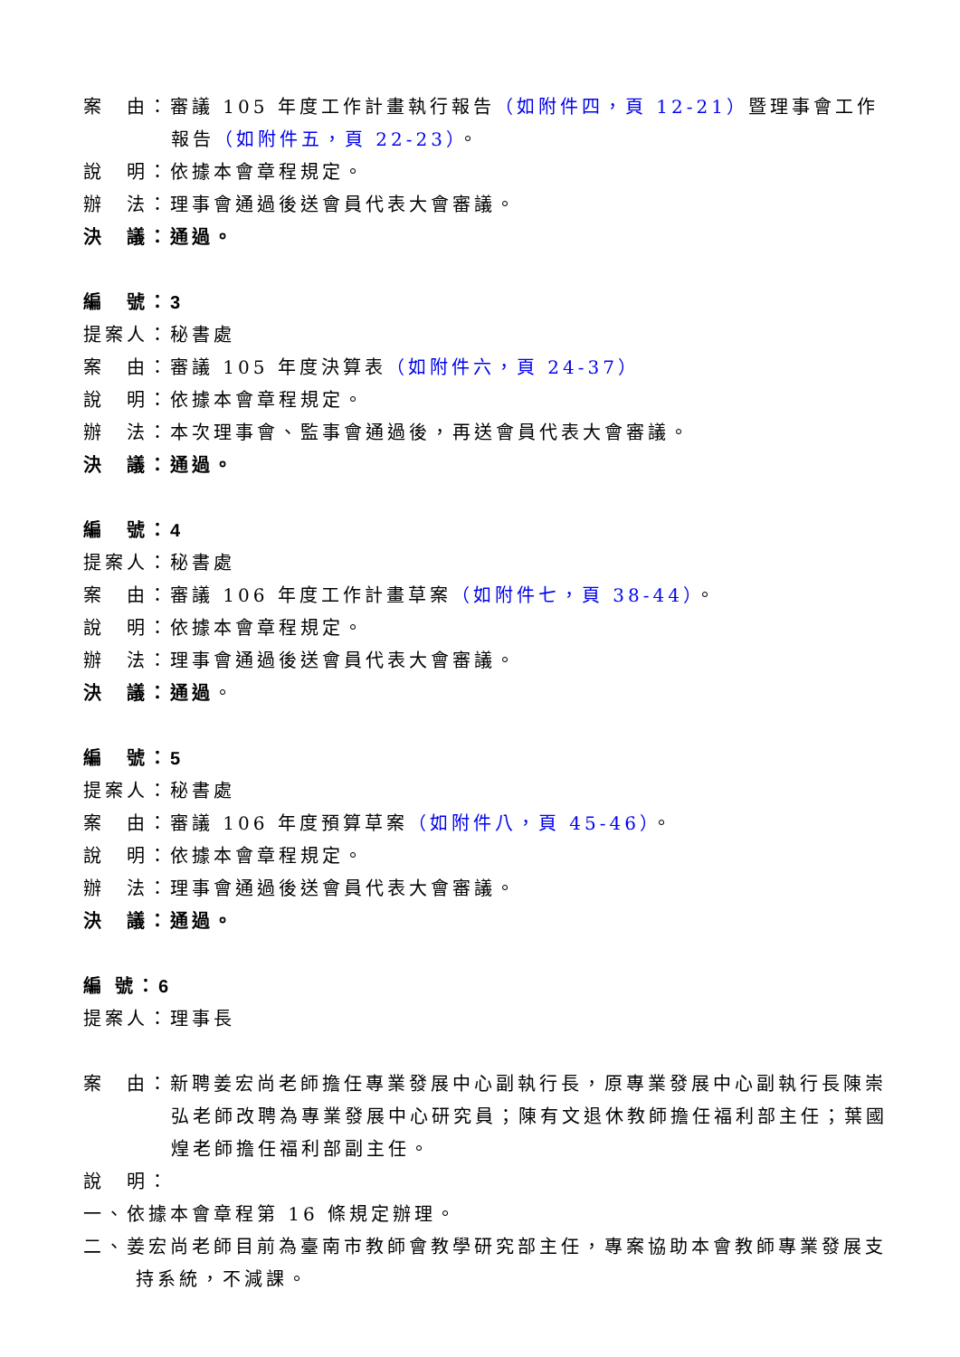案　由：審議 105 年度工作計畫執行報告（如附件四，頁 12-21）暨理事會工作報告（如附件五，頁 22-23）。
說　明：依據本會章程規定。
辦　法：理事會通過後送會員代表大會審議。
決　議：通過。
編　號：3
提案人：秘書處
案　由：審議 105 年度決算表（如附件六，頁 24-37）
說　明：依據本會章程規定。
辦　法：本次理事會、監事會通過後，再送會員代表大會審議。
決　議：通過。
編　號：4
提案人：秘書處
案　由：審議 106 年度工作計畫草案（如附件七，頁 38-44）。
說　明：依據本會章程規定。
辦　法：理事會通過後送會員代表大會審議。
決　議：通過。
編　號：5
提案人：秘書處
案　由：審議 106 年度預算草案（如附件八，頁 45-46）。
說　明：依據本會章程規定。
辦　法：理事會通過後送會員代表大會審議。
決　議：通過。
編 號：6
提案人：理事長
案　由：新聘姜宏尚老師擔任專業發展中心副執行長，原專業發展中心副執行長陳崇弘老師改聘為專業發展中心研究員；陳有文退休教師擔任福利部主任；葉國煌老師擔任福利部副主任。
說　明：
一、依據本會章程第 16 條規定辦理。
二、姜宏尚老師目前為臺南市教師會教學研究部主任，專案協助本會教師專業發展支持系統，不減課。